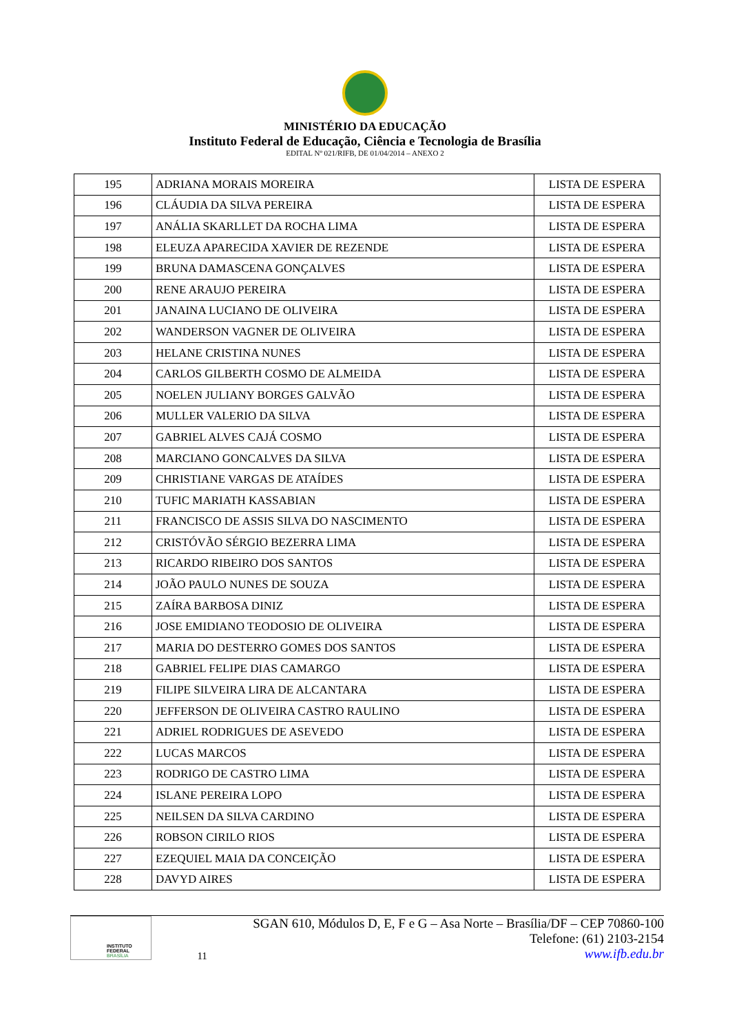MINISTÉRIO DA EDUCAÇÃO
Instituto Federal de Educação, Ciência e Tecnologia de Brasília
EDITAL Nº 021/RIFB, DE 01/04/2014 – ANEXO 2
| 195 | ADRIANA MORAIS MOREIRA | LISTA DE ESPERA |
| 196 | CLÁUDIA DA SILVA PEREIRA | LISTA DE ESPERA |
| 197 | ANÁLIA SKARLLET DA ROCHA LIMA | LISTA DE ESPERA |
| 198 | ELEUZA APARECIDA XAVIER DE REZENDE | LISTA DE ESPERA |
| 199 | BRUNA DAMASCENA GONÇALVES | LISTA DE ESPERA |
| 200 | RENE ARAUJO PEREIRA | LISTA DE ESPERA |
| 201 | JANAINA LUCIANO DE OLIVEIRA | LISTA DE ESPERA |
| 202 | WANDERSON VAGNER DE OLIVEIRA | LISTA DE ESPERA |
| 203 | HELANE CRISTINA NUNES | LISTA DE ESPERA |
| 204 | CARLOS GILBERTH COSMO DE ALMEIDA | LISTA DE ESPERA |
| 205 | NOELEN JULIANY BORGES GALVÃO | LISTA DE ESPERA |
| 206 | MULLER VALERIO DA SILVA | LISTA DE ESPERA |
| 207 | GABRIEL ALVES CAJÁ COSMO | LISTA DE ESPERA |
| 208 | MARCIANO GONCALVES DA SILVA | LISTA DE ESPERA |
| 209 | CHRISTIANE VARGAS DE ATAÍDES | LISTA DE ESPERA |
| 210 | TUFIC MARIATH KASSABIAN | LISTA DE ESPERA |
| 211 | FRANCISCO DE ASSIS SILVA DO NASCIMENTO | LISTA DE ESPERA |
| 212 | CRISTÓVÃO SÉRGIO BEZERRA LIMA | LISTA DE ESPERA |
| 213 | RICARDO RIBEIRO DOS SANTOS | LISTA DE ESPERA |
| 214 | JOÃO PAULO NUNES DE SOUZA | LISTA DE ESPERA |
| 215 | ZAÍRA BARBOSA DINIZ | LISTA DE ESPERA |
| 216 | JOSE EMIDIANO TEODOSIO DE OLIVEIRA | LISTA DE ESPERA |
| 217 | MARIA DO DESTERRO GOMES DOS SANTOS | LISTA DE ESPERA |
| 218 | GABRIEL FELIPE DIAS CAMARGO | LISTA DE ESPERA |
| 219 | FILIPE SILVEIRA LIRA DE ALCANTARA | LISTA DE ESPERA |
| 220 | JEFFERSON DE OLIVEIRA CASTRO RAULINO | LISTA DE ESPERA |
| 221 | ADRIEL RODRIGUES DE ASEVEDO | LISTA DE ESPERA |
| 222 | LUCAS MARCOS | LISTA DE ESPERA |
| 223 | RODRIGO DE CASTRO LIMA | LISTA DE ESPERA |
| 224 | ISLANE PEREIRA LOPO | LISTA DE ESPERA |
| 225 | NEILSEN DA SILVA CARDINO | LISTA DE ESPERA |
| 226 | ROBSON CIRILO RIOS | LISTA DE ESPERA |
| 227 | EZEQUIEL MAIA DA CONCEIÇÃO | LISTA DE ESPERA |
| 228 | DAVYD AIRES | LISTA DE ESPERA |
INSTITUTO FEDERAL
BRASÍLIA
11
SGAN 610, Módulos D, E, F e G – Asa Norte – Brasília/DF – CEP 70860-100
Telefone: (61) 2103-2154
www.ifb.edu.br